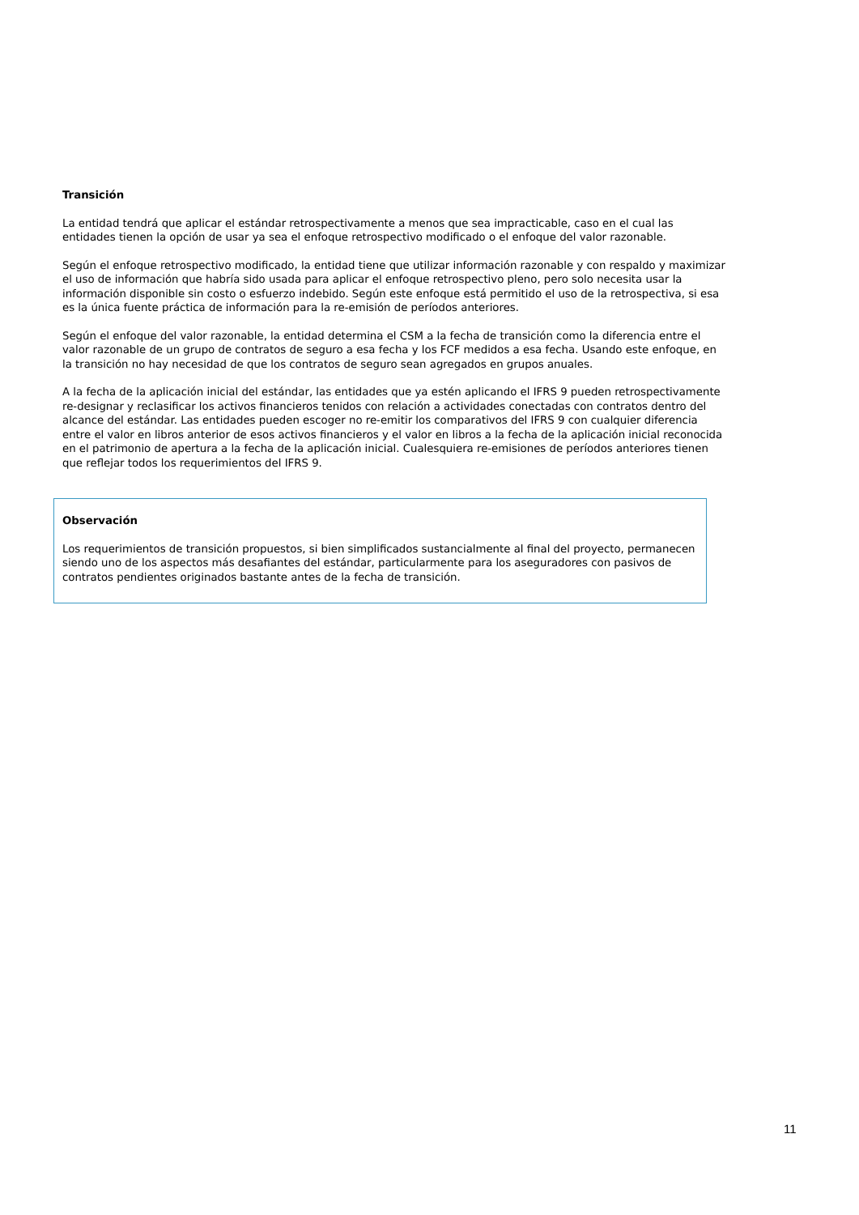Transición
La entidad tendrá que aplicar el estándar retrospectivamente a menos que sea impracticable, caso en el cual las entidades tienen la opción de usar ya sea el enfoque retrospectivo modificado o el enfoque del valor razonable.
Según el enfoque retrospectivo modificado, la entidad tiene que utilizar información razonable y con respaldo y maximizar el uso de información que habría sido usada para aplicar el enfoque retrospectivo pleno, pero solo necesita usar la información disponible sin costo o esfuerzo indebido. Según este enfoque está permitido el uso de la retrospectiva, si esa es la única fuente práctica de información para la re-emisión de períodos anteriores.
Según el enfoque del valor razonable, la entidad determina el CSM a la fecha de transición como la diferencia entre el valor razonable de un grupo de contratos de seguro a esa fecha y los FCF medidos a esa fecha. Usando este enfoque, en la transición no hay necesidad de que los contratos de seguro sean agregados en grupos anuales.
A la fecha de la aplicación inicial del estándar, las entidades que ya estén aplicando el IFRS 9 pueden retrospectivamente re-designar y reclasificar los activos financieros tenidos con relación a actividades conectadas con contratos dentro del alcance del estándar. Las entidades pueden escoger no re-emitir los comparativos del IFRS 9 con cualquier diferencia entre el valor en libros anterior de esos activos financieros y el valor en libros a la fecha de la aplicación inicial reconocida en el patrimonio de apertura a la fecha de la aplicación inicial. Cualesquiera re-emisiones de períodos anteriores tienen que reflejar todos los requerimientos del IFRS 9.
Observación
Los requerimientos de transición propuestos, si bien simplificados sustancialmente al final del proyecto, permanecen siendo uno de los aspectos más desafiantes del estándar, particularmente para los aseguradores con pasivos de contratos pendientes originados bastante antes de la fecha de transición.
11